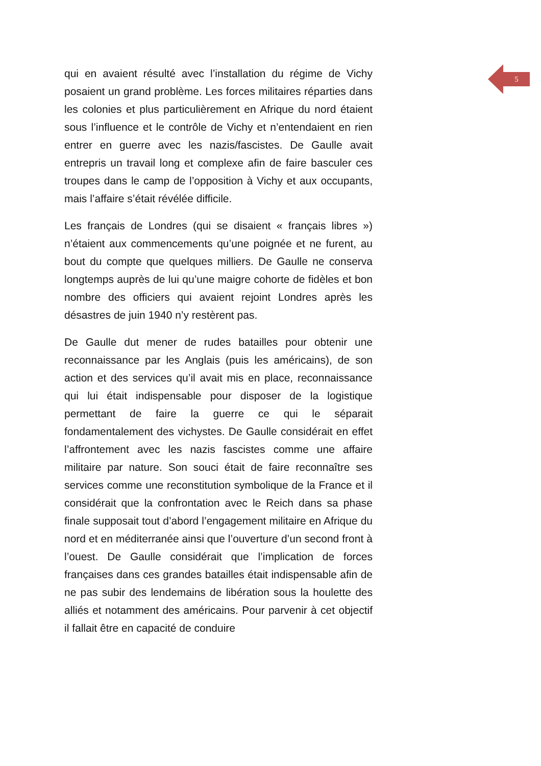5
qui en avaient résulté avec l’installation du régime de Vichy posaient un grand problème. Les forces militaires réparties dans les colonies et plus particulièrement en Afrique du nord étaient sous l’influence et le contrôle de Vichy et n’entendaient en rien entrer en guerre avec les nazis/fascistes. De Gaulle avait entrepris un travail long et complexe afin de faire basculer ces troupes dans le camp de l’opposition à Vichy et aux occupants, mais l’affaire s’était révélée difficile.
Les français de Londres (qui se disaient « français libres ») n’étaient aux commencements qu’une poignée et ne furent, au bout du compte que quelques milliers. De Gaulle ne conserva longtemps auprès de lui qu’une maigre cohorte de fidèles et bon nombre des officiers qui avaient rejoint Londres après les désastres de juin 1940 n’y restèrent pas.
De Gaulle dut mener de rudes batailles pour obtenir une reconnaissance par les Anglais (puis les américains), de son action et des services qu’il avait mis en place, reconnaissance qui lui était indispensable pour disposer de la logistique permettant de faire la guerre ce qui le séparait fondamentalement des vichystes. De Gaulle considérait en effet l’affrontement avec les nazis fascistes comme une affaire militaire par nature. Son souci était de faire reconnaître ses services comme une reconstitution symbolique de la France et il considérait que la confrontation avec le Reich dans sa phase finale supposait tout d’abord l’engagement militaire en Afrique du nord et en méditerranée ainsi que l’ouverture d’un second front à l’ouest. De Gaulle considérait que l’implication de forces françaises dans ces grandes batailles était indispensable afin de ne pas subir des lendemains de libération sous la houlette des alliés et notamment des américains. Pour parvenir à cet objectif il fallait être en capacité de conduire